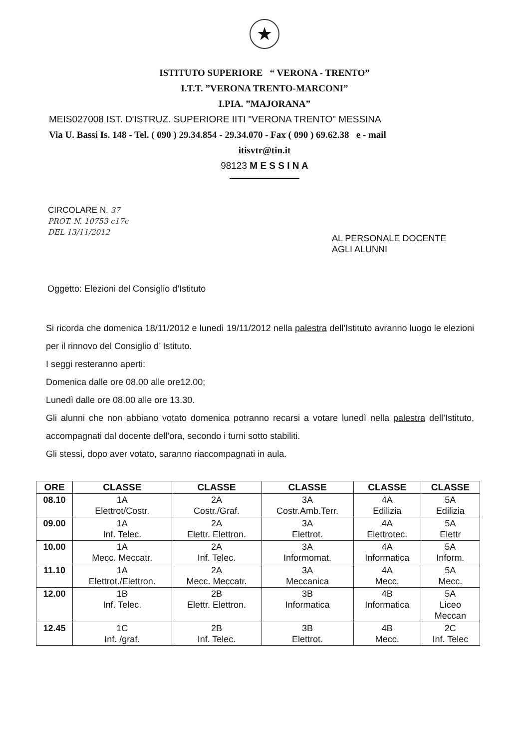★
ISTITUTO SUPERIORE “ VERONA - TRENTO”
I.T.T. ”VERONA TRENTO-MARCONI”
I.PIA. ”MAJORANA”
MEIS027008 IST. D'ISTRUZ. SUPERIORE IITI "VERONA TRENTO" MESSINA
Via U. Bassi Is. 148 - Tel. ( 090 ) 29.34.854 - 29.34.070 - Fax ( 090 ) 69.62.38 e - mail
itisvtr@tin.it
98123 M E S S I N A
CIRCOLARE N. 37
PROT. N. 10753 c17c
DEL 13/11/2012
AL PERSONALE DOCENTE
AGLI ALUNNI
Oggetto: Elezioni del Consiglio d’Istituto
Si ricorda che domenica 18/11/2012 e lunedì 19/11/2012 nella palestra dell’Istituto avranno luogo le elezioni per il rinnovo del Consiglio d’ Istituto.
I seggi resteranno aperti:
Domenica dalle ore 08.00 alle ore12.00;
Lunedì dalle ore 08.00 alle ore 13.30.
Gli alunni che non abbiano votato domenica potranno recarsi a votare lunedì nella palestra dell’Istituto, accompagnati dal docente dell’ora, secondo i turni sotto stabiliti.
Gli stessi, dopo aver votato, saranno riaccompagnati in aula.
| ORE | CLASSE | CLASSE | CLASSE | CLASSE | CLASSE |
| --- | --- | --- | --- | --- | --- |
| 08.10 | 1A Elettrot/Costr. | 2A Costr./Graf. | 3A Costr.Amb.Terr. | 4A Edilizia | 5A Edilizia |
| 09.00 | 1A Inf. Telec. | 2A Elettr. Elettron. | 3A Elettrot. | 4A Elettrotec. | 5A Elettr |
| 10.00 | 1A Mecc. Meccatr. | 2A Inf. Telec. | 3A Informomat. | 4A Informatica | 5A Inform. |
| 11.10 | 1A Elettrot./Elettron. | 2A Mecc. Meccatr. | 3A Meccanica | 4A Mecc. | 5A Mecc. |
| 12.00 | 1B Inf. Telec. | 2B Elettr. Elettron. | 3B Informatica | 4B Informatica | 5A Liceo Meccan |
| 12.45 | 1C Inf. /graf. | 2B Inf. Telec. | 3B Elettrot. | 4B Mecc. | 2C Inf. Telec |